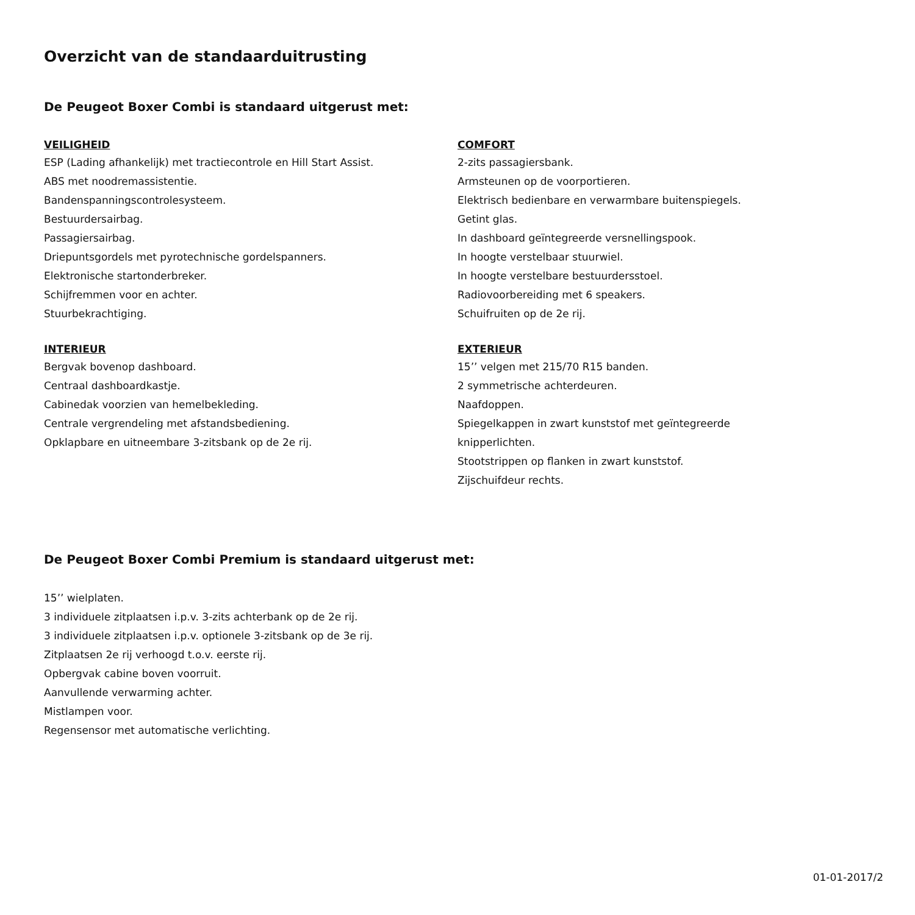Overzicht van de standaarduitrusting
De Peugeot Boxer Combi is standaard uitgerust met:
VEILIGHEID
ESP (Lading afhankelijk) met tractiecontrole en Hill Start Assist.
ABS met noodremassistentie.
Bandenspanningscontrolesysteem.
Bestuurdersairbag.
Passagiersairbag.
Driepuntsgordels met pyrotechnische gordelspanners.
Elektronische startonderbreker.
Schijfremmen voor en achter.
Stuurbekrachtiging.
INTERIEUR
Bergvak bovenop dashboard.
Centraal dashboardkastje.
Cabinedak voorzien van hemelbekleding.
Centrale vergrendeling met afstandsbediening.
Opklapbare en uitneembare 3-zitsbank op de 2e rij.
COMFORT
2-zits passagiersbank.
Armsteunen op de voorportieren.
Elektrisch bedienbare en verwarmbare buitenspiegels.
Getint glas.
In dashboard geïntegreerde versnellingspook.
In hoogte verstelbaar stuurwiel.
In hoogte verstelbare bestuurdersstoel.
Radiovoorbereiding met 6 speakers.
Schuifruiten op de 2e rij.
EXTERIEUR
15’’ velgen met 215/70 R15 banden.
2 symmetrische achterdeuren.
Naafdoppen.
Spiegelkappen in zwart kunststof met geïntegreerde
knipperlichten.
Stootstrippen op flanken in zwart kunststof.
Zijschuifdeur rechts.
De Peugeot Boxer Combi Premium is standaard uitgerust met:
15’’ wielplaten.
3 individuele zitplaatsen i.p.v. 3-zits achterbank op de 2e rij.
3 individuele zitplaatsen i.p.v. optionele 3-zitsbank op de 3e rij.
Zitplaatsen 2e rij verhoogd t.o.v. eerste rij.
Opbergvak cabine boven voorruit.
Aanvullende verwarming achter.
Mistlampen voor.
Regensensor met automatische verlichting.
01-01-2017/2